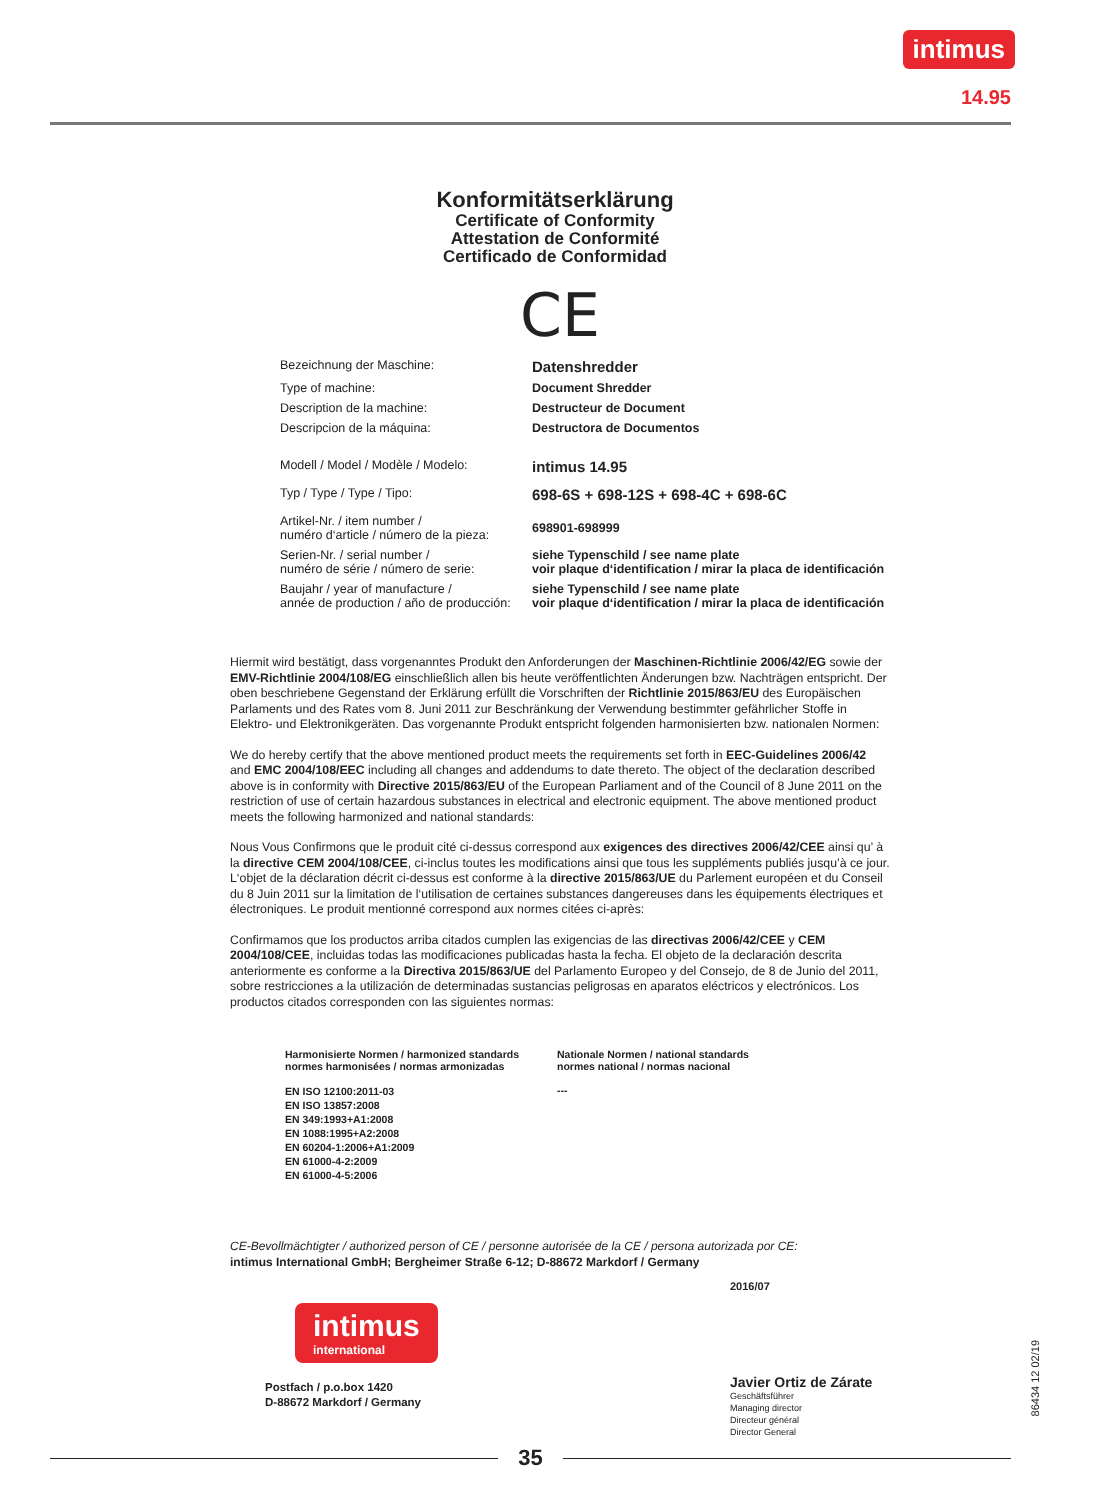intimus
14.95
Konformitätserklärung
Certificate of Conformity
Attestation de Conformité
Certificado de Conformidad
CE
| Bezeichnung der Maschine: | Datenshredder |
| Type of machine: | Document Shredder |
| Description de la machine: | Destructeur de Document |
| Descripcion de la máquina: | Destructora de Documentos |
| Modell / Model / Modèle / Modelo: | intimus 14.95 |
| Typ / Type / Type / Tipo: | 698-6S + 698-12S + 698-4C + 698-6C |
| Artikel-Nr. / item number / numéro d‘article / número de la pieza: | 698901-698999 |
| Serien-Nr. / serial number / numéro de série / número de serie: | siehe Typenschild / see name plate voir plaque d‘identification / mirar la placa de identificación |
| Baujahr / year of manufacture / année de production / año de producción: | siehe Typenschild / see name plate voir plaque d‘identification / mirar la placa de identificación |
Hiermit wird bestätigt, dass vorgenanntes Produkt den Anforderungen der Maschinen-Richtlinie 2006/42/EG sowie der EMV-Richtlinie 2004/108/EG einschließlich allen bis heute veröffentlichten Änderungen bzw. Nachträgen entspricht. Der oben beschriebene Gegenstand der Erklärung erfüllt die Vorschriften der Richtlinie 2015/863/EU des Europäischen Parlaments und des Rates vom 8. Juni 2011 zur Beschränkung der Verwendung bestimmter gefährlicher Stoffe in Elektro- und Elektronikgeräten. Das vorgenannte Produkt entspricht folgenden harmonisierten bzw. nationalen Normen:
We do hereby certify that the above mentioned product meets the requirements set forth in EEC-Guidelines 2006/42 and EMC 2004/108/EEC including all changes and addendums to date thereto. The object of the declaration described above is in conformity with Directive 2015/863/EU of the European Parliament and of the Council of 8 June 2011 on the restriction of use of certain hazardous substances in electrical and electronic equipment. The above mentioned product meets the following harmonized and national standards:
Nous Vous Confirmons que le produit cité ci-dessus correspond aux exigences des directives 2006/42/CEE ainsi qu’ à la directive CEM 2004/108/CEE, ci-inclus toutes les modifications ainsi que tous les suppléments publiés jusqu’à ce jour. L‘objet de la déclaration décrit ci-dessus est conforme à la directive 2015/863/UE du Parlement européen et du Conseil du 8 Juin 2011 sur la limitation de l‘utilisation de certaines substances dangereuses dans les équipements électriques et électroniques. Le produit mentionné correspond aux normes citées ci-après:
Confirmamos que los productos arriba citados cumplen las exigencias de las directivas 2006/42/CEE y CEM 2004/108/CEE, incluidas todas las modificaciones publicadas hasta la fecha. El objeto de la declaración descrita anteriormente es conforme a la Directiva 2015/863/UE del Parlamento Europeo y del Consejo, de 8 de Junio del 2011, sobre restricciones a la utilización de determinadas sustancias peligrosas en aparatos eléctricos y electrónicos. Los productos citados corresponden con las siguientes normas:
| Harmonisierte Normen / harmonized standards normes harmonisées / normas armonizadas | Nationale Normen / national standards normes national / normas nacional |
| EN ISO 12100:2011-03 EN ISO 13857:2008 EN 349:1993+A1:2008 EN 1088:1995+A2:2008 EN 60204-1:2006+A1:2009 EN 61000-4-2:2009 EN 61000-4-5:2006 | --- |
CE-Bevollmächtigter / authorized person of CE / personne autorisée de la CE / persona autorizada por CE:
intimus International GmbH; Bergheimer Straße 6-12; D-88672 Markdorf / Germany
intimus
international
Postfach / p.o.box 1420
D-88672 Markdorf / Germany
2016/07
Javier Ortiz de Zárate
Geschäftsführer
Managing director
Directeur général
Director General
86434 12 02/19
35